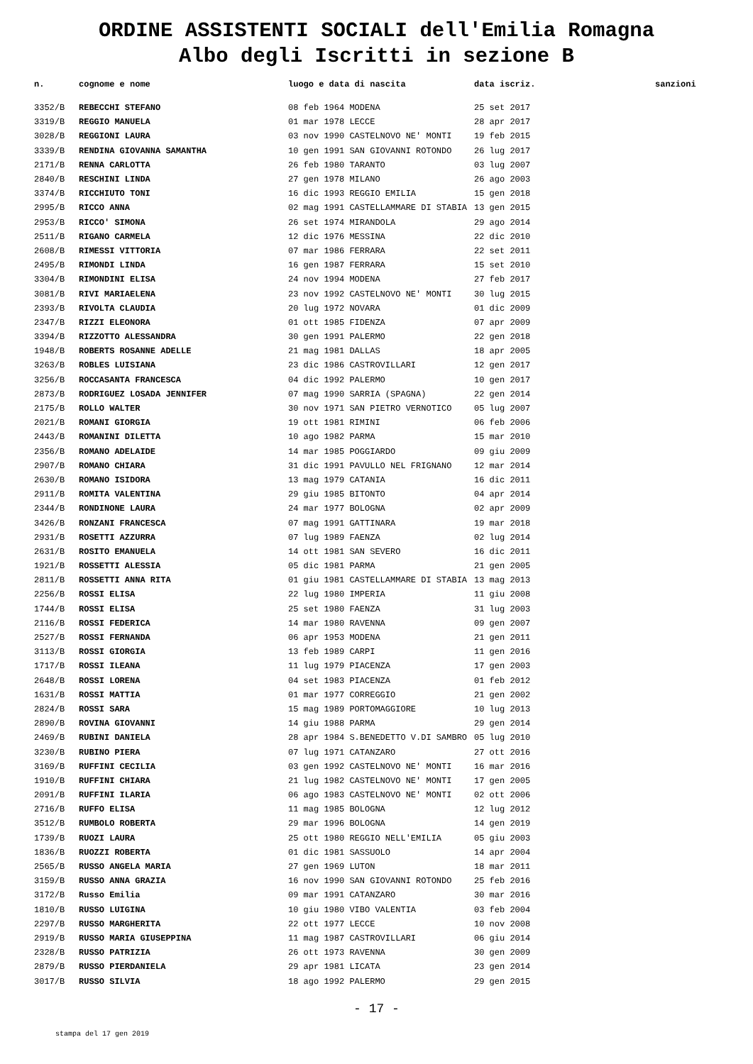ORDINE ASSISTENTI SOCIALI dell'Emilia Romagna
Albo degli Iscritti in sezione B
| n. | cognome e nome | luogo e data di nascita | data iscriz. | sanzioni |
| --- | --- | --- | --- | --- |
| 3352/B | REBECCHI STEFANO | 08 feb 1964 MODENA | 25 set 2017 | |
| 3319/B | REGGIO MANUELA | 01 mar 1978 LECCE | 28 apr 2017 | |
| 3028/B | REGGIONI LAURA | 03 nov 1990 CASTELNOVO NE' MONTI | 19 feb 2015 | |
| 3339/B | RENDINA GIOVANNA SAMANTHA | 10 gen 1991 SAN GIOVANNI ROTONDO | 26 lug 2017 | |
| 2171/B | RENNA CARLOTTA | 26 feb 1980 TARANTO | 03 lug 2007 | |
| 2840/B | RESCHINI LINDA | 27 gen 1978 MILANO | 26 ago 2003 | |
| 3374/B | RICCHIUTO TONI | 16 dic 1993 REGGIO EMILIA | 15 gen 2018 | |
| 2995/B | RICCO ANNA | 02 mag 1991 CASTELLAMMARE DI STABIA | 13 gen 2015 | |
| 2953/B | RICCO' SIMONA | 26 set 1974 MIRANDOLA | 29 ago 2014 | |
| 2511/B | RIGANO CARMELA | 12 dic 1976 MESSINA | 22 dic 2010 | |
| 2608/B | RIMESSI VITTORIA | 07 mar 1986 FERRARA | 22 set 2011 | |
| 2495/B | RIMONDI LINDA | 16 gen 1987 FERRARA | 15 set 2010 | |
| 3304/B | RIMONDINI ELISA | 24 nov 1994 MODENA | 27 feb 2017 | |
| 3081/B | RIVI MARIAELENA | 23 nov 1992 CASTELNOVO NE' MONTI | 30 lug 2015 | |
| 2393/B | RIVOLTA CLAUDIA | 20 lug 1972 NOVARA | 01 dic 2009 | |
| 2347/B | RIZZI ELEONORA | 01 ott 1985 FIDENZA | 07 apr 2009 | |
| 3394/B | RIZZOTTO ALESSANDRA | 30 gen 1991 PALERMO | 22 gen 2018 | |
| 1948/B | ROBERTS ROSANNE ADELLE | 21 mag 1981 DALLAS | 18 apr 2005 | |
| 3263/B | ROBLES LUISIANA | 23 dic 1986 CASTROVILLARI | 12 gen 2017 | |
| 3256/B | ROCCASANTA FRANCESCA | 04 dic 1992 PALERMO | 10 gen 2017 | |
| 2873/B | RODRIGUEZ LOSADA JENNIFER | 07 mag 1990 SARRIA (SPAGNA) | 22 gen 2014 | |
| 2175/B | ROLLO WALTER | 30 nov 1971 SAN PIETRO VERNOTICO | 05 lug 2007 | |
| 2021/B | ROMANI GIORGIA | 19 ott 1981 RIMINI | 06 feb 2006 | |
| 2443/B | ROMANINI DILETTA | 10 ago 1982 PARMA | 15 mar 2010 | |
| 2356/B | ROMANO ADELAIDE | 14 mar 1985 POGGIARDO | 09 giu 2009 | |
| 2907/B | ROMANO CHIARA | 31 dic 1991 PAVULLO NEL FRIGNANO | 12 mar 2014 | |
| 2630/B | ROMANO ISIDORA | 13 mag 1979 CATANIA | 16 dic 2011 | |
| 2911/B | ROMITA VALENTINA | 29 giu 1985 BITONTO | 04 apr 2014 | |
| 2344/B | RONDINONE LAURA | 24 mar 1977 BOLOGNA | 02 apr 2009 | |
| 3426/B | RONZANI FRANCESCA | 07 mag 1991 GATTINARA | 19 mar 2018 | |
| 2931/B | ROSETTI AZZURRA | 07 lug 1989 FAENZA | 02 lug 2014 | |
| 2631/B | ROSITO EMANUELA | 14 ott 1981 SAN SEVERO | 16 dic 2011 | |
| 1921/B | ROSSETTI ALESSIA | 05 dic 1981 PARMA | 21 gen 2005 | |
| 2811/B | ROSSETTI ANNA RITA | 01 giu 1981 CASTELLAMMARE DI STABIA | 13 mag 2013 | |
| 2256/B | ROSSI ELISA | 22 lug 1980 IMPERIA | 11 giu 2008 | |
| 1744/B | ROSSI ELISA | 25 set 1980 FAENZA | 31 lug 2003 | |
| 2116/B | ROSSI FEDERICA | 14 mar 1980 RAVENNA | 09 gen 2007 | |
| 2527/B | ROSSI FERNANDA | 06 apr 1953 MODENA | 21 gen 2011 | |
| 3113/B | ROSSI GIORGIA | 13 feb 1989 CARPI | 11 gen 2016 | |
| 1717/B | ROSSI ILEANA | 11 lug 1979 PIACENZA | 17 gen 2003 | |
| 2648/B | ROSSI LORENA | 04 set 1983 PIACENZA | 01 feb 2012 | |
| 1631/B | ROSSI MATTIA | 01 mar 1977 CORREGGIO | 21 gen 2002 | |
| 2824/B | ROSSI SARA | 15 mag 1989 PORTOMAGGIORE | 10 lug 2013 | |
| 2890/B | ROVINA GIOVANNI | 14 giu 1988 PARMA | 29 gen 2014 | |
| 2469/B | RUBINI DANIELA | 28 apr 1984 S.BENEDETTO V.DI SAMBRO | 05 lug 2010 | |
| 3230/B | RUBINO PIERA | 07 lug 1971 CATANZARO | 27 ott 2016 | |
| 3169/B | RUFFINI CECILIA | 03 gen 1992 CASTELNOVO NE' MONTI | 16 mar 2016 | |
| 1910/B | RUFFINI CHIARA | 21 lug 1982 CASTELNOVO NE' MONTI | 17 gen 2005 | |
| 2091/B | RUFFINI ILARIA | 06 ago 1983 CASTELNOVO NE' MONTI | 02 ott 2006 | |
| 2716/B | RUFFO ELISA | 11 mag 1985 BOLOGNA | 12 lug 2012 | |
| 3512/B | RUMBOLO ROBERTA | 29 mar 1996 BOLOGNA | 14 gen 2019 | |
| 1739/B | RUOZI LAURA | 25 ott 1980 REGGIO NELL'EMILIA | 05 giu 2003 | |
| 1836/B | RUOZZI ROBERTA | 01 dic 1981 SASSUOLO | 14 apr 2004 | |
| 2565/B | RUSSO ANGELA MARIA | 27 gen 1969 LUTON | 18 mar 2011 | |
| 3159/B | RUSSO ANNA GRAZIA | 16 nov 1990 SAN GIOVANNI ROTONDO | 25 feb 2016 | |
| 3172/B | Russo Emilia | 09 mar 1991 CATANZARO | 30 mar 2016 | |
| 1810/B | RUSSO LUIGINA | 10 giu 1980 VIBO VALENTIA | 03 feb 2004 | |
| 2297/B | RUSSO MARGHERITA | 22 ott 1977 LECCE | 10 nov 2008 | |
| 2919/B | RUSSO MARIA GIUSEPPINA | 11 mag 1987 CASTROVILLARI | 06 giu 2014 | |
| 2328/B | RUSSO PATRIZIA | 26 ott 1973 RAVENNA | 30 gen 2009 | |
| 2879/B | RUSSO PIERDANIELA | 29 apr 1981 LICATA | 23 gen 2014 | |
| 3017/B | RUSSO SILVIA | 18 ago 1992 PALERMO | 29 gen 2015 | |
- 17 -
stampa del 17 gen 2019